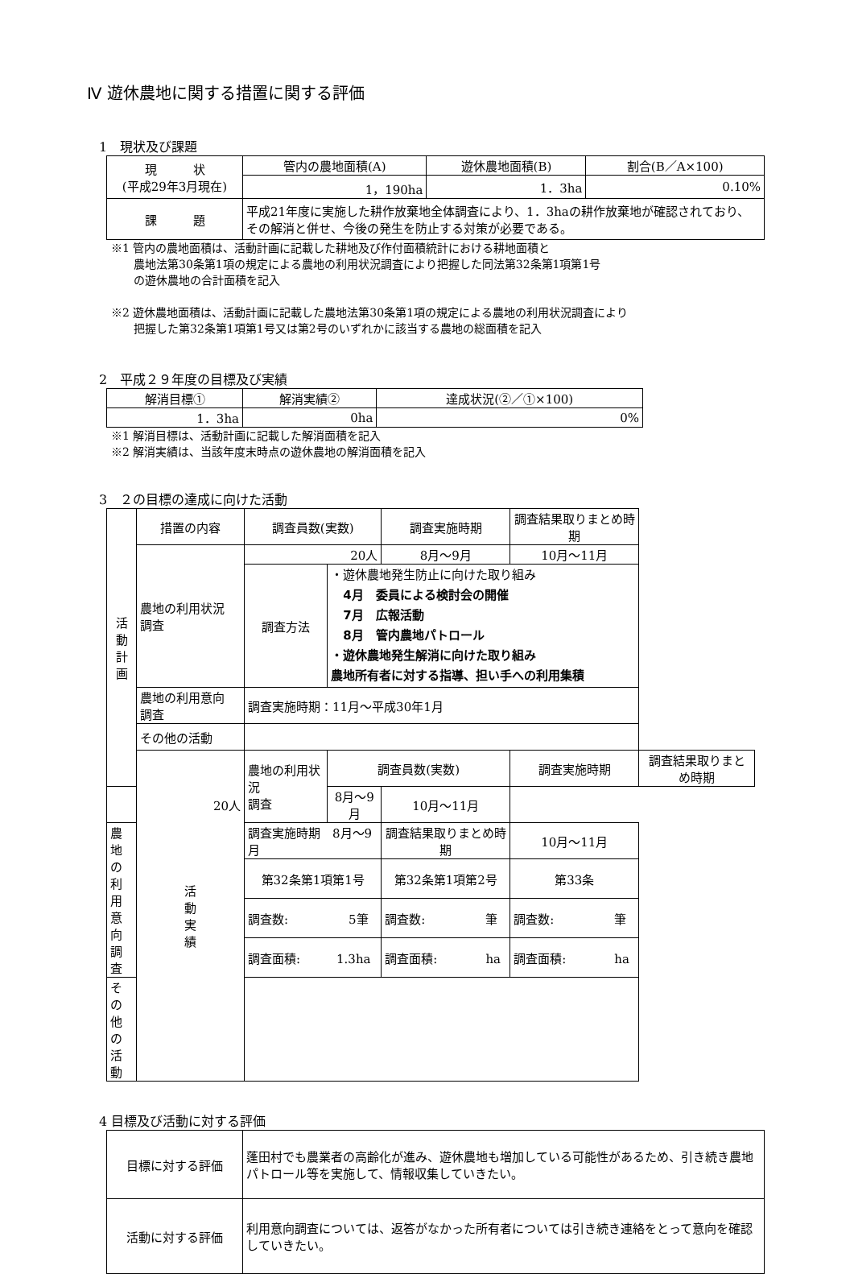Ⅳ 遊休農地に関する措置に関する評価
1　現状及び課題
| 現 状 (平成29年3月現在) | 管内の農地面積(A) | 遊休農地面積(B) | 割合(B／A×100) |
| | 1，190ha | 1．3ha | 0.10% |
| 課 題 | 平成21年度に実施した耕作放棄地全体調査により、1．3haの耕作放棄地が確認されており、その解消と併せ、今後の発生を防止する対策が必要である。 | | |
※1 管内の農地面積は、活動計画に記載した耕地及び作付面積統計における耕地面積と
　　農地法第30条第1項の規定による農地の利用状況調査により把握した同法第32条第1項第1号
　　の遊休農地の合計面積を記入
※2 遊休農地面積は、活動計画に記載した農地法第30条第1項の規定による農地の利用状況調査により
　　把握した第32条第1項第1号又は第2号のいずれかに該当する農地の総面積を記入
2　平成２９年度の目標及び実績
| 解消目標① | 解消実績② | 達成状況(②／①×100) |
| --- | --- | --- |
| 1．3ha | 0ha | 0% |
※1 解消目標は、活動計画に記載した解消面積を記入
※2 解消実績は、当該年度末時点の遊休農地の解消面積を記入
3　２の目標の達成に向けた活動
| 活 動 計 画 | 措置の内容 | 調査員数(実数) | | 調査実施時期 | 調査結果取りまとめ時期 | |
| | 農地の利用状況 調査 | 20人 | | 8月～9月 | 10月～11月 | |
| | | 調査方法 | ・遊休農地発生防止に向けた取り組み 4月 委員による検討会の開催 7月 広報活動 8月 管内農地パトロール ・遊休農地発生解消に向けた取り組み 農地所有者に対する指導、担い手への利用集積 | | | |
| | 農地の利用意向 調査 | 調査実施時期：11月～平成30年1月 | | | | |
| | その他の活動 | | | | | |
| | 活 動 実 績 | 農地の利用状況 調査 | 調査員数(実数) | | 調査実施時期 | 調査結果取りまとめ時期 |
| 20人 | | | 8月～9月 | 10月～11月 | | |
| 農地の利用意向 調査 | | 調査実施時期 8月～9月 | | 調査結果取りまとめ時期 | 10月～11月 | |
| | | 第32条第1項第1号 | | 第32条第1項第2号 | 第33条 | |
| | | 調査数: 5筆 | | 調査数: 筆 | 調査数: 筆 | |
| | | 調査面積: 1.3ha | | 調査面積: ha | 調査面積: ha | |
| その他の活動 | | | | | | |
4 目標及び活動に対する評価
| 目標に対する評価 | 蓬田村でも農業者の高齢化が進み、遊休農地も増加している可能性があるため、引き続き農地パトロール等を実施して、情報収集していきたい。 |
| 活動に対する評価 | 利用意向調査については、返答がなかった所有者については引き続き連絡をとって意向を確認していきたい。 |